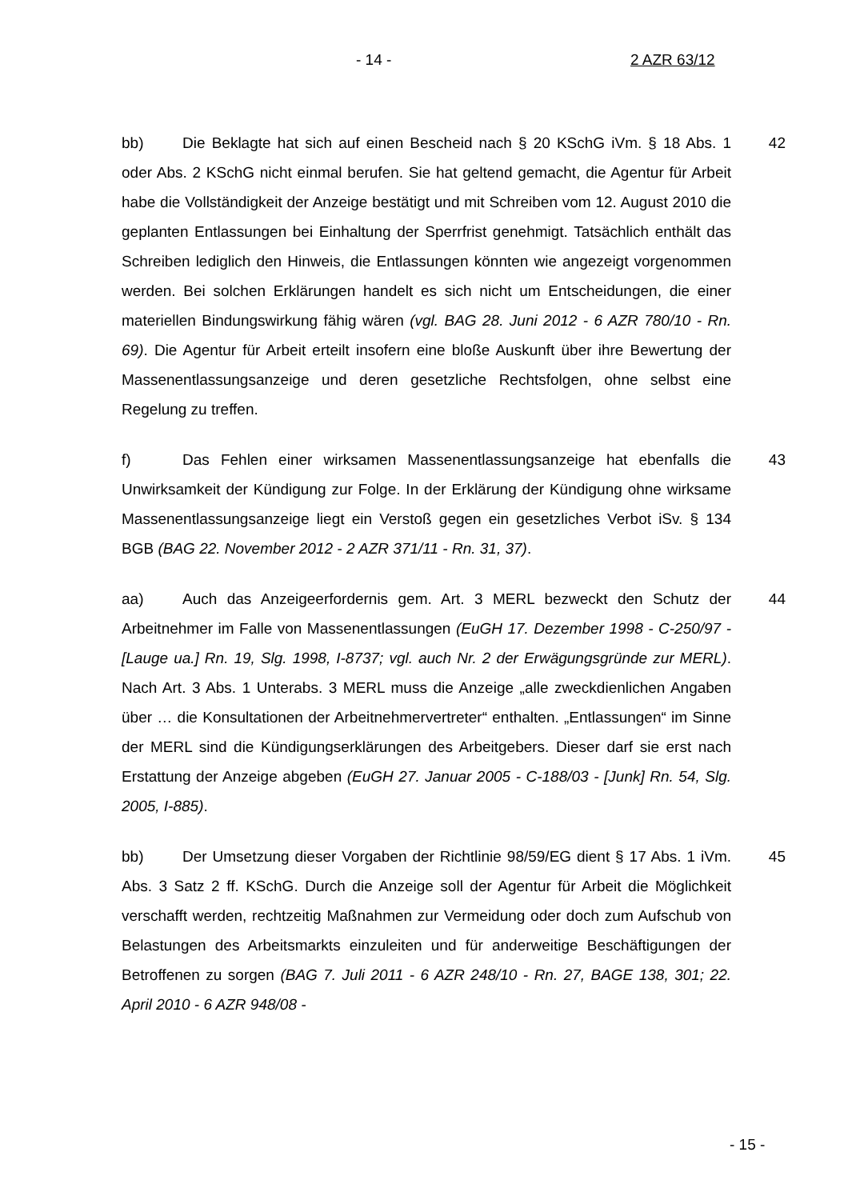- 14 - 2 AZR 63/12
bb) Die Beklagte hat sich auf einen Bescheid nach § 20 KSchG iVm. § 18 Abs. 1 oder Abs. 2 KSchG nicht einmal berufen. Sie hat geltend gemacht, die Agentur für Arbeit habe die Vollständigkeit der Anzeige bestätigt und mit Schreiben vom 12. August 2010 die geplanten Entlassungen bei Einhaltung der Sperrfrist genehmigt. Tatsächlich enthält das Schreiben lediglich den Hinweis, die Entlassungen könnten wie angezeigt vorgenommen werden. Bei solchen Erklärungen handelt es sich nicht um Entscheidungen, die einer materiellen Bindungswirkung fähig wären (vgl. BAG 28. Juni 2012 - 6 AZR 780/10 - Rn. 69). Die Agentur für Arbeit erteilt insofern eine bloße Auskunft über ihre Bewertung der Massenentlassungsanzeige und deren gesetzliche Rechtsfolgen, ohne selbst eine Regelung zu treffen.
42
f) Das Fehlen einer wirksamen Massenentlassungsanzeige hat ebenfalls die Unwirksamkeit der Kündigung zur Folge. In der Erklärung der Kündigung ohne wirksame Massenentlassungsanzeige liegt ein Verstoß gegen ein gesetzliches Verbot iSv. § 134 BGB (BAG 22. November 2012 - 2 AZR 371/11 - Rn. 31, 37).
43
aa) Auch das Anzeigeerfordernis gem. Art. 3 MERL bezweckt den Schutz der Arbeitnehmer im Falle von Massenentlassungen (EuGH 17. Dezember 1998 - C-250/97 - [Lauge ua.] Rn. 19, Slg. 1998, I-8737; vgl. auch Nr. 2 der Erwägungsgründe zur MERL). Nach Art. 3 Abs. 1 Unterabs. 3 MERL muss die Anzeige „alle zweckdienlichen Angaben über … die Konsultationen der Arbeitnehmervertreter“ enthalten. „Entlassungen“ im Sinne der MERL sind die Kündigungserklärungen des Arbeitgebers. Dieser darf sie erst nach Erstattung der Anzeige abgeben (EuGH 27. Januar 2005 - C-188/03 - [Junk] Rn. 54, Slg. 2005, I-885).
44
bb) Der Umsetzung dieser Vorgaben der Richtlinie 98/59/EG dient § 17 Abs. 1 iVm. Abs. 3 Satz 2 ff. KSchG. Durch die Anzeige soll der Agentur für Arbeit die Möglichkeit verschafft werden, rechtzeitig Maßnahmen zur Vermeidung oder doch zum Aufschub von Belastungen des Arbeitsmarkts einzuleiten und für anderweitige Beschäftigungen der Betroffenen zu sorgen (BAG 7. Juli 2011 - 6 AZR 248/10 - Rn. 27, BAGE 138, 301; 22. April 2010 - 6 AZR 948/08 -
45
- 15 -